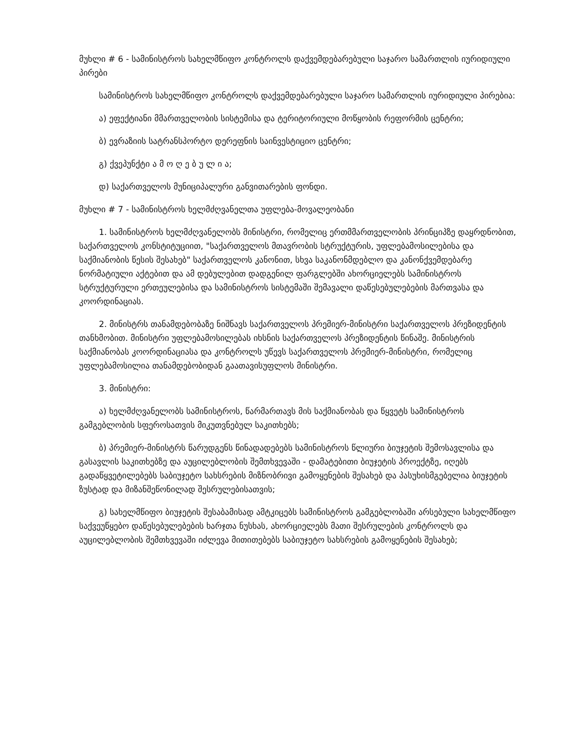მუხლი # 6 - სამინისტროს სახელმწიფო კონტროლს დაქვემდებარებული საჯარო სამართლის იურიდიული პირები
სამინისტროს სახელმწიფო კონტროლს დაქვემდებარებული საჯარო სამართლის იურიდიული პირებია:
ა) ეფექტიანი მმართველობის სისტემისა და ტერიტორიული მოწყობის რეფორმის ცენტრი;
ბ) ევრაზიის სატრანსპორტო დერეფნის საინვესტიციო ცენტრი;
გ) ქვეპუნქტი ა მ ო ღ ე ბ უ ლ ი ა;
დ) საქართველოს მუნიციპალური განვითარების ფონდი.
მუხლი # 7 - სამინისტროს ხელმძღვანელთა უფლება-მოვალეობანი
1. სამინისტროს ხელმძღვანელობს მინისტრი, რომელიც ერთმმართველობის პრინციპზე დაყრდნობით, საქართველოს კონსტიტუციით, "საქართველოს მთავრობის სტრუქტურის, უფლებამოსილებისა და საქმიანობის წესის შესახებ" საქართველოს კანონით, სხვა საკანონმდებლო და კანონქვემდებარე ნორმატიული აქტებით და ამ დებულებით დადგენილ ფარგლებში ახორციელებს სამინისტროს სტრუქტურული ერთეულებისა და სამინისტროს სისტემაში შემავალი დაწესებულებების მართვასა და კოორდინაციას.
2. მინისტრს თანამდებობაზე ნიშნავს საქართველოს პრემიერ-მინისტრი საქართველოს პრეზიდენტის თანხმობით. მინისტრი უფლებამოსილებას იხსნის საქართველოს პრეზიდენტის წინაშე. მინისტრის საქმიანობას კოორდინაციასა და კონტროლს უწევს საქართველოს პრემიერ-მინისტრი, რომელიც უფლებამოსილია თანამდებობიდან გაათავისუფლოს მინისტრი.
3. მინისტრი:
ა) ხელმძღვანელობს სამინისტროს, წარმართავს მის საქმიანობას და წყვეტს სამინისტროს გამგებლობის სფეროსათვის მიკუთვნებულ საკითხებს;
ბ) პრემიერ-მინისტრს წარუდგენს წინადადებებს სამინისტროს წლიური ბიუჯეტის შემოსავლისა და გასავლის საკითხებზე და აუცილებლობის შემთხვევაში - დამატებითი ბიუჯეტის პროექტზე, იღებს გადაწყვეტილებებს საბიუჯეტო სახსრების მიზნობრივი გამოყენების შესახებ და პასუხისმგებელია ბიუჯეტის ზუსტად და მიზანშეწონილად შესრულებისათვის;
გ) სახელმწიფო ბიუჯეტის შესაბამისად ამტკიცებს სამინისტროს გამგებლობაში არსებული სახელმწიფო საქვეუწყებო დაწესებულებების ხარჯთა ნუსხას, ახორციელებს მათი შესრულების კონტროლს და აუცილებლობის შემთხვევაში იძლევა მითითებებს საბიუჯეტო სახსრების გამოყენების შესახებ;